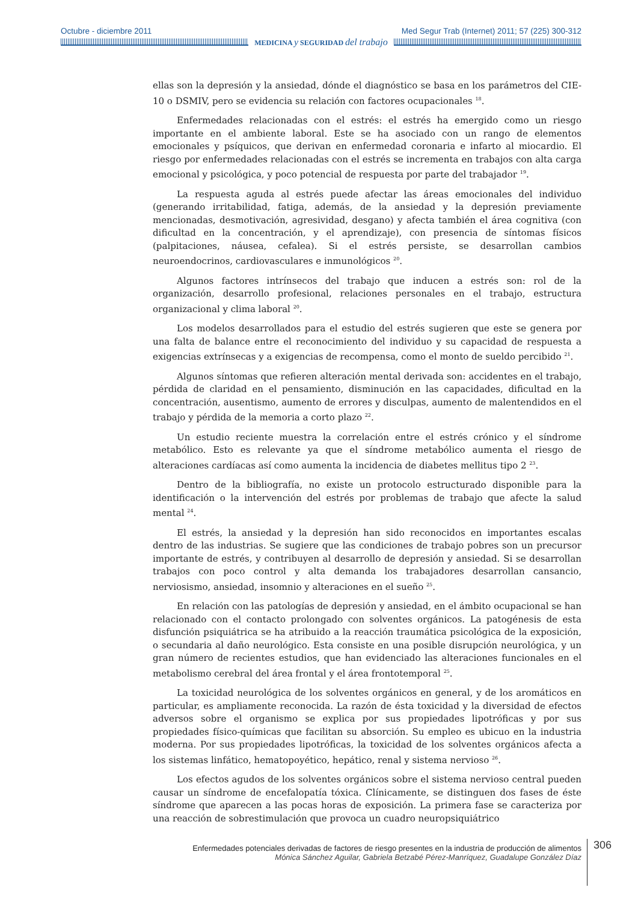Octubre - diciembre 2011 Med Segur Trab (Internet) 2011; 57 (225) 300-312
MEDICINA y SEGURIDAD del trabajo
ellas son la depresión y la ansiedad, dónde el diagnóstico se basa en los parámetros del CIE-10 o DSMIV, pero se evidencia su relación con factores ocupacionales <sup>18</sup>.
Enfermedades relacionadas con el estrés: el estrés ha emergido como un riesgo importante en el ambiente laboral. Este se ha asociado con un rango de elementos emocionales y psíquicos, que derivan en enfermedad coronaria e infarto al miocardio. El riesgo por enfermedades relacionadas con el estrés se incrementa en trabajos con alta carga emocional y psicológica, y poco potencial de respuesta por parte del trabajador <sup>19</sup>.
La respuesta aguda al estrés puede afectar las áreas emocionales del individuo (generando irritabilidad, fatiga, además, de la ansiedad y la depresión previamente mencionadas, desmotivación, agresividad, desgano) y afecta también el área cognitiva (con dificultad en la concentración, y el aprendizaje), con presencia de síntomas físicos (palpitaciones, náusea, cefalea). Si el estrés persiste, se desarrollan cambios neuroendocrinos, cardiovasculares e inmunológicos <sup>20</sup>.
Algunos factores intrínsecos del trabajo que inducen a estrés son: rol de la organización, desarrollo profesional, relaciones personales en el trabajo, estructura organizacional y clima laboral <sup>20</sup>.
Los modelos desarrollados para el estudio del estrés sugieren que este se genera por una falta de balance entre el reconocimiento del individuo y su capacidad de respuesta a exigencias extrínsecas y a exigencias de recompensa, como el monto de sueldo percibido <sup>21</sup>.
Algunos síntomas que refieren alteración mental derivada son: accidentes en el trabajo, pérdida de claridad en el pensamiento, disminución en las capacidades, dificultad en la concentración, ausentismo, aumento de errores y disculpas, aumento de malentendidos en el trabajo y pérdida de la memoria a corto plazo <sup>22</sup>.
Un estudio reciente muestra la correlación entre el estrés crónico y el síndrome metabólico. Esto es relevante ya que el síndrome metabólico aumenta el riesgo de alteraciones cardíacas así como aumenta la incidencia de diabetes mellitus tipo 2 <sup>23</sup>.
Dentro de la bibliografía, no existe un protocolo estructurado disponible para la identificación o la intervención del estrés por problemas de trabajo que afecte la salud mental <sup>24</sup>.
El estrés, la ansiedad y la depresión han sido reconocidos en importantes escalas dentro de las industrias. Se sugiere que las condiciones de trabajo pobres son un precursor importante de estrés, y contribuyen al desarrollo de depresión y ansiedad. Si se desarrollan trabajos con poco control y alta demanda los trabajadores desarrollan cansancio, nerviosismo, ansiedad, insomnio y alteraciones en el sueño <sup>25</sup>.
En relación con las patologías de depresión y ansiedad, en el ámbito ocupacional se han relacionado con el contacto prolongado con solventes orgánicos. La patogénesis de esta disfunción psiquiátrica se ha atribuido a la reacción traumática psicológica de la exposición, o secundaria al daño neurológico. Esta consiste en una posible disrupción neurológica, y un gran número de recientes estudios, que han evidenciado las alteraciones funcionales en el metabolismo cerebral del área frontal y el área frontotemporal <sup>25</sup>.
La toxicidad neurológica de los solventes orgánicos en general, y de los aromáticos en particular, es ampliamente reconocida. La razón de ésta toxicidad y la diversidad de efectos adversos sobre el organismo se explica por sus propiedades lipotróficas y por sus propiedades físico-químicas que facilitan su absorción. Su empleo es ubicuo en la industria moderna. Por sus propiedades lipotróficas, la toxicidad de los solventes orgánicos afecta a los sistemas linfático, hematopoyético, hepático, renal y sistema nervioso <sup>26</sup>.
Los efectos agudos de los solventes orgánicos sobre el sistema nervioso central pueden causar un síndrome de encefalopatía tóxica. Clínicamente, se distinguen dos fases de éste síndrome que aparecen a las pocas horas de exposición. La primera fase se caracteriza por una reacción de sobrestimulación que provoca un cuadro neuropsiquiátrico
Enfermedades potenciales derivadas de factores de riesgo presentes en la industria de producción de alimentos
Mónica Sánchez Aguilar, Gabriela Betzabé Pérez-Manríquez, Guadalupe González Díaz
306